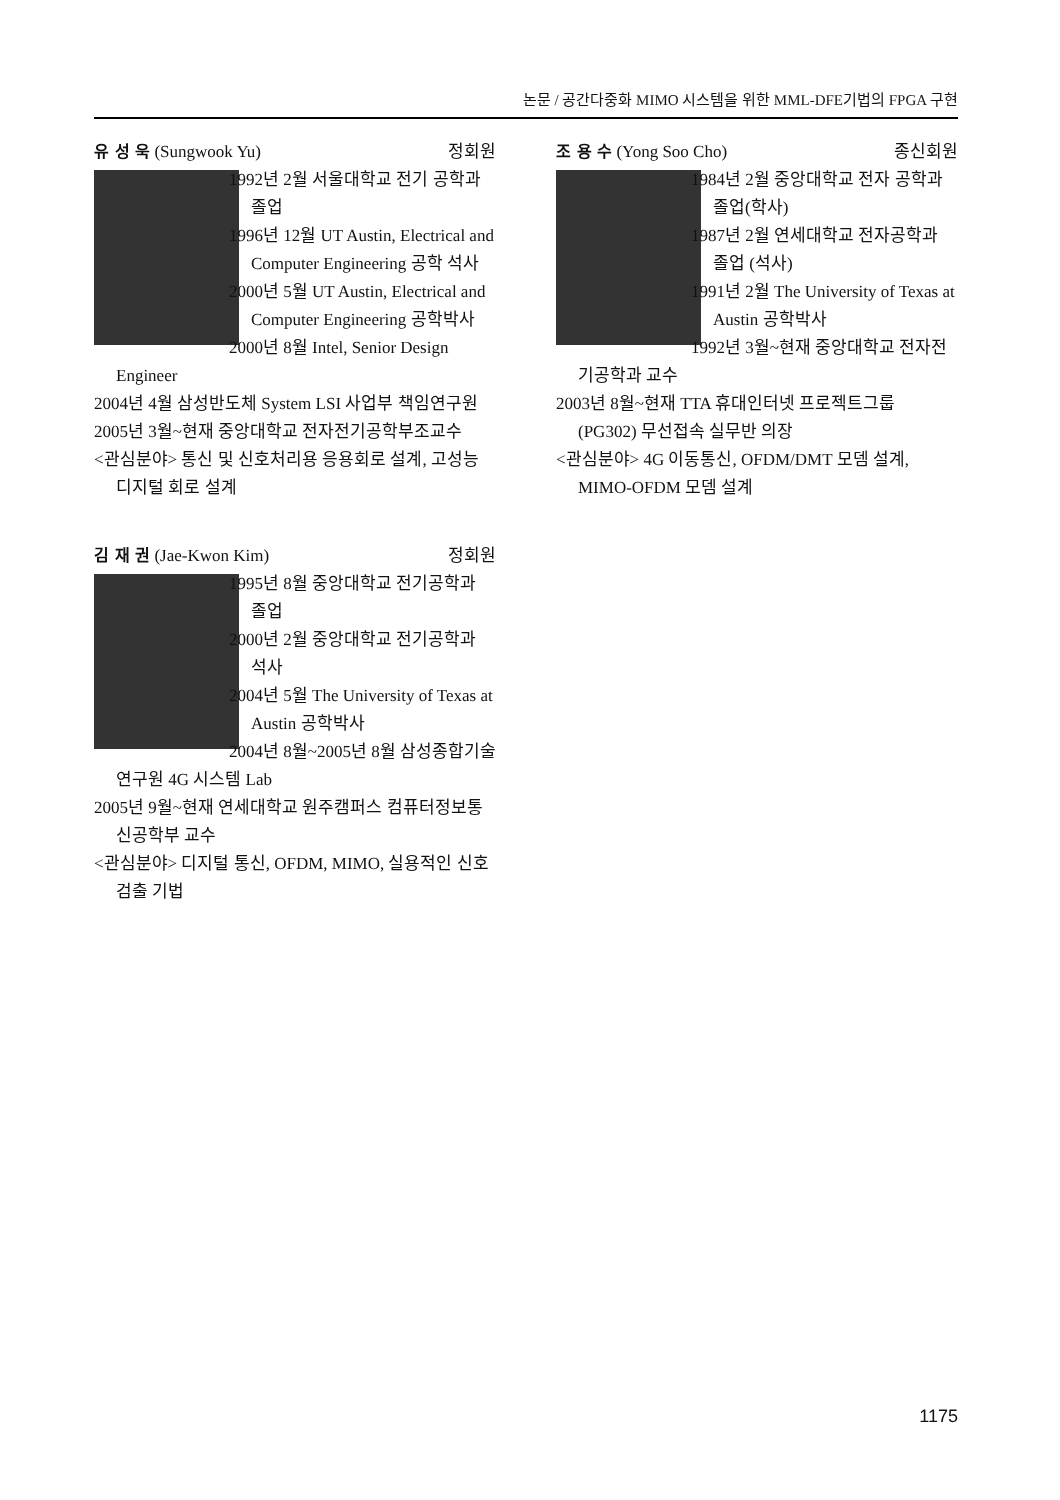논문 / 공간다중화 MIMO 시스템을 위한 MML-DFE기법의 FPGA 구현
유 성 욱 (Sungwook Yu) 정회원
1992년 2월 서울대학교 전기 공학과 졸업
1996년 12월 UT Austin, Electrical and Computer Engineering 공학 석사
2000년 5월 UT Austin, Electrical and Computer Engineering 공학박사
2000년 8월 Intel, Senior Design Engineer
2004년 4월 삼성반도체 System LSI 사업부 책임연구원
2005년 3월~현재 중앙대학교 전자전기공학부조교수
<관심분야> 통신 및 신호처리용 응용회로 설계, 고성능 디지털 회로 설계
김 재 권 (Jae-Kwon Kim) 정회원
1995년 8월 중앙대학교 전기공학과 졸업
2000년 2월 중앙대학교 전기공학과 석사
2004년 5월 The University of Texas at Austin 공학박사
2004년 8월~2005년 8월 삼성종합기술연구원 4G 시스템 Lab
2005년 9월~현재 연세대학교 원주캠퍼스 컴퓨터정보통신공학부 교수
<관심분야> 디지털 통신, OFDM, MIMO, 실용적인 신호검출 기법
조 용 수 (Yong Soo Cho) 종신회원
1984년 2월 중앙대학교 전자 공학과 졸업(학사)
1987년 2월 연세대학교 전자공학과 졸업 (석사)
1991년 2월 The University of Texas at Austin 공학박사
1992년 3월~현재 중앙대학교 전자전기공학과 교수
2003년 8월~현재 TTA 휴대인터넷 프로젝트그룹 (PG302) 무선접속 실무반 의장
<관심분야> 4G 이동통신, OFDM/DMT 모뎀 설계, MIMO-OFDM 모뎀 설계
1175